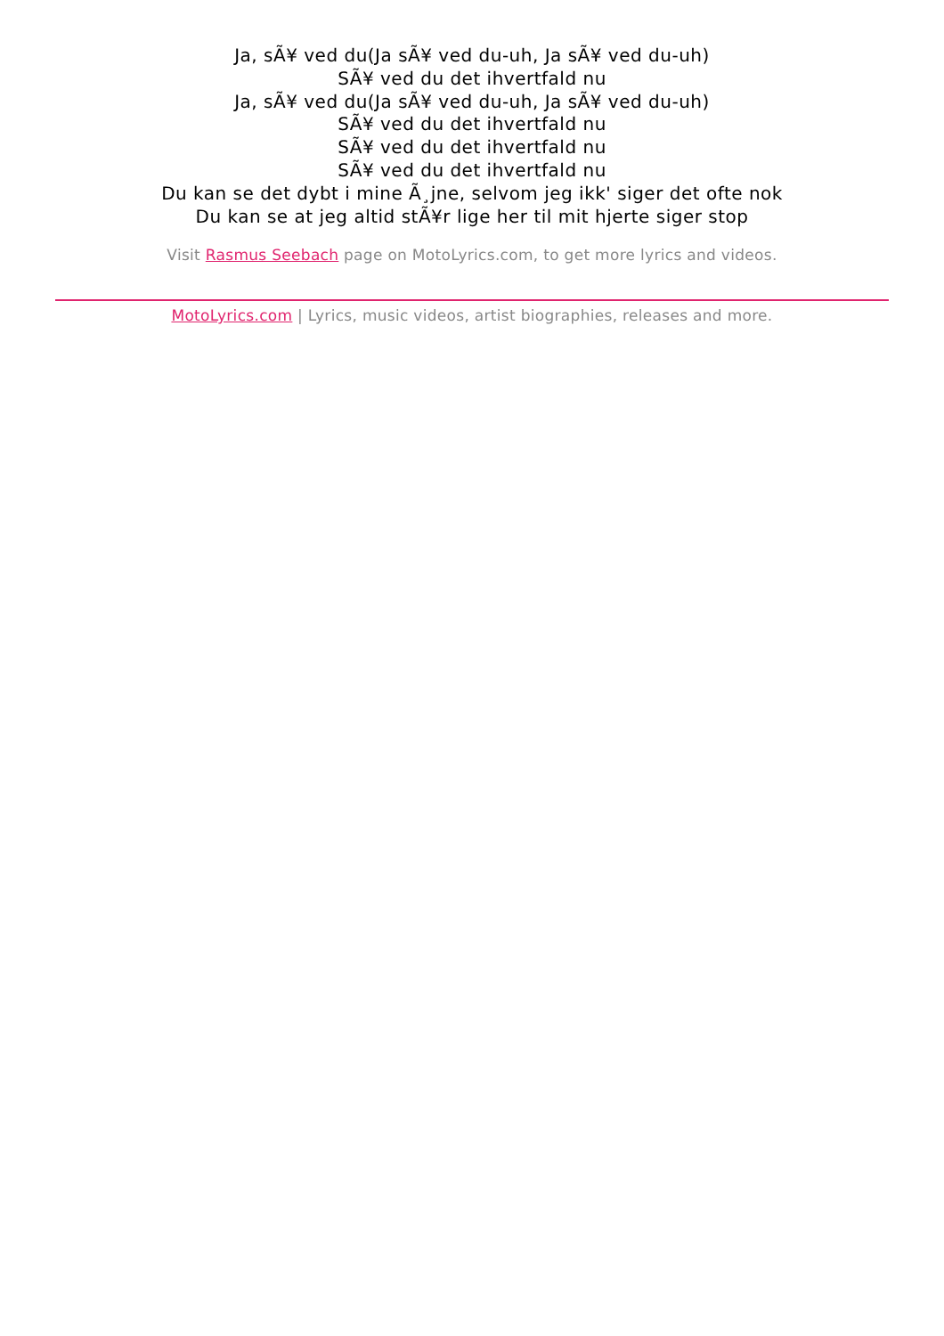Ja, sÃ¥ ved du(Ja sÃ¥ ved du-uh, Ja sÃ¥ ved du-uh)
SÃ¥ ved du det ihvertfald nu
Ja, sÃ¥ ved du(Ja sÃ¥ ved du-uh, Ja sÃ¥ ved du-uh)
SÃ¥ ved du det ihvertfald nu
SÃ¥ ved du det ihvertfald nu
SÃ¥ ved du det ihvertfald nu
Du kan se det dybt i mine Ã¸jne, selvom jeg ikk' siger det ofte nok
Du kan se at jeg altid stÃ¥r lige her til mit hjerte siger stop
Visit Rasmus Seebach page on MotoLyrics.com, to get more lyrics and videos.
MotoLyrics.com | Lyrics, music videos, artist biographies, releases and more.